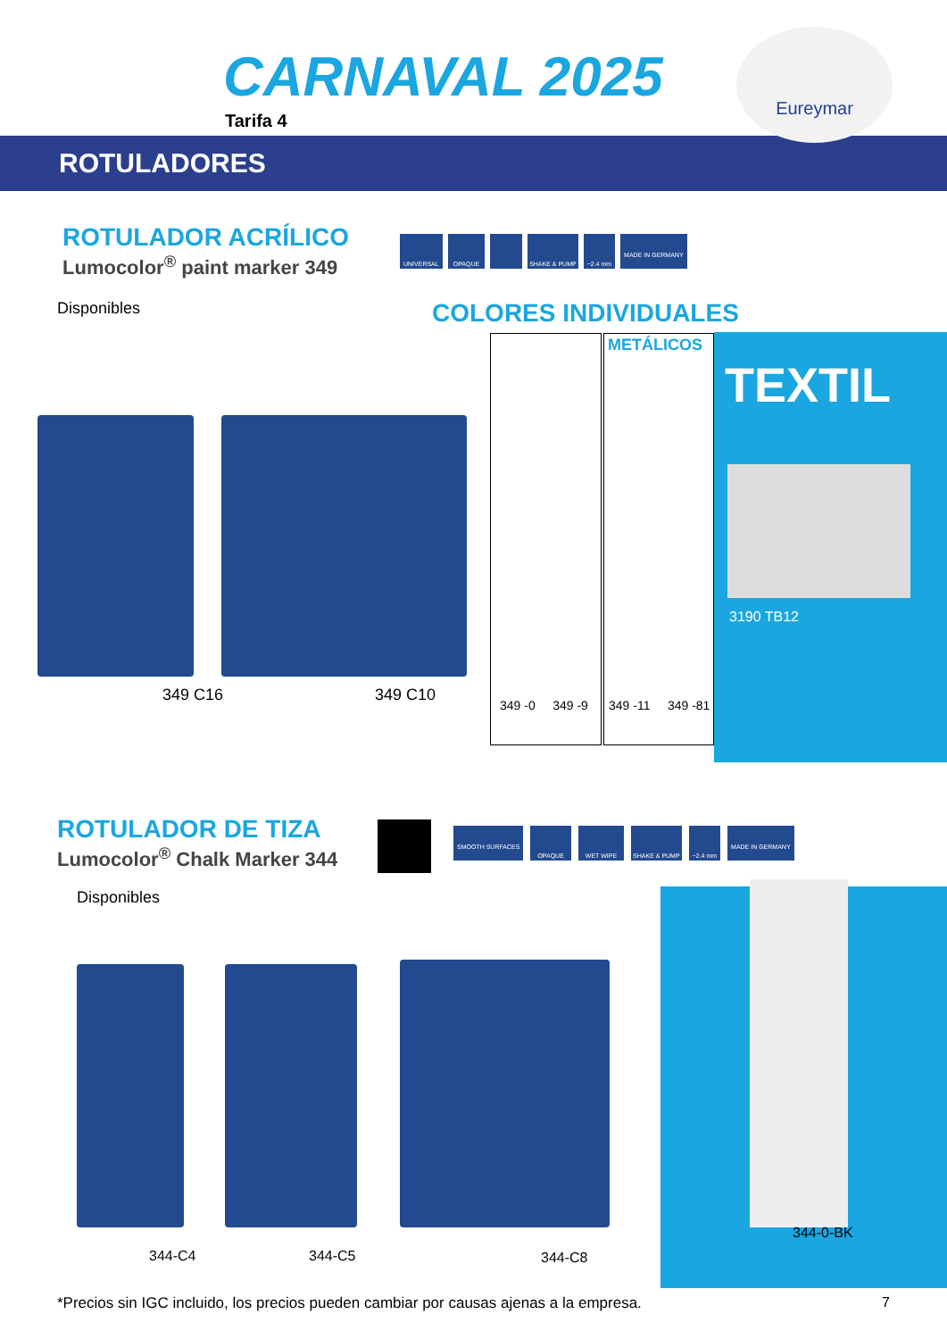CARNAVAL 2025
Tarifa 4
Eureymar
ROTULADORES
ROTULADOR ACRÍLICO
Lumocolor<sup>®</sup> paint marker 349
UNIVERSAL OPAQUE SHAKE & PUMP ~2.4 mm MADE IN GERMANY
Disponibles COLORES INDIVIDUALES
349 C16 349 C10
METÁLICOS
349 -0 349 -9 349 -11 349 -81
TEXTIL
3190 TB12
ROTULADOR DE TIZA
Lumocolor<sup>®</sup> Chalk Marker 344
SMOOTH SURFACES OPAQUE WET WIPE SHAKE & PUMP ~2.4 mm MADE IN GERMANY
Disponibles
344-C4 344-C5 344-C8
344-0-BK
*Precios sin IGC incluido, los precios pueden cambiar por causas ajenas a la empresa.
7